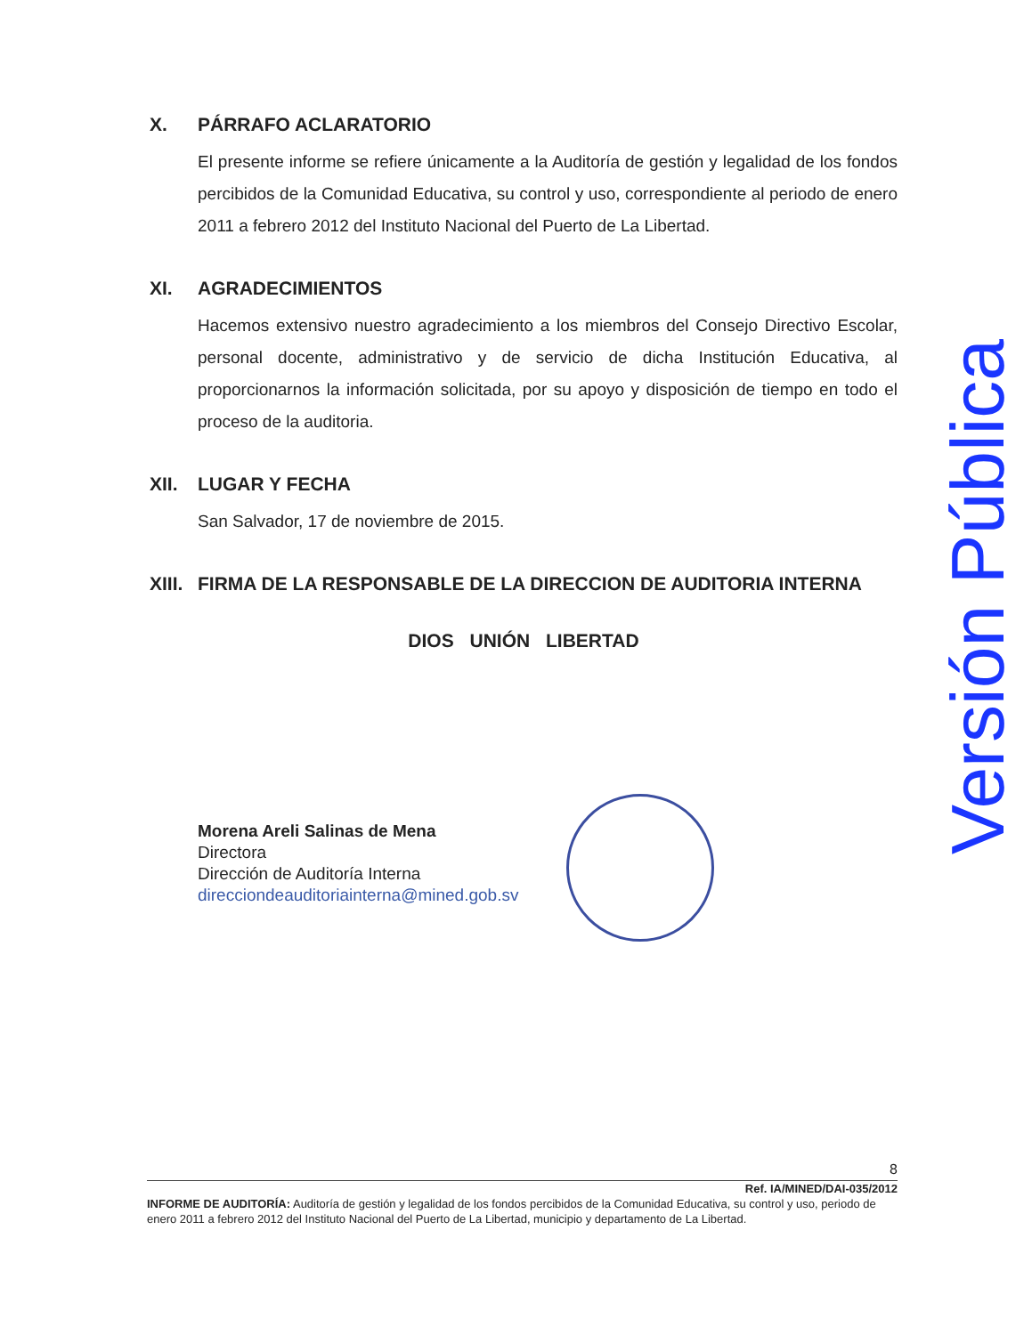X. PÁRRAFO ACLARATORIO
El presente informe se refiere únicamente a la Auditoría de gestión y legalidad de los fondos percibidos de la Comunidad Educativa, su control y uso, correspondiente al periodo de enero 2011 a febrero 2012 del Instituto Nacional del Puerto de La Libertad.
XI. AGRADECIMIENTOS
Hacemos extensivo nuestro agradecimiento a los miembros del Consejo Directivo Escolar, personal docente, administrativo y de servicio de dicha Institución Educativa, al proporcionarnos la información solicitada, por su apoyo y disposición de tiempo en todo el proceso de la auditoria.
XII. LUGAR Y FECHA
San Salvador, 17 de noviembre de 2015.
XIII. FIRMA DE LA RESPONSABLE DE LA DIRECCION DE AUDITORIA INTERNA
DIOS UNIÓN LIBERTAD
Morena Areli Salinas de Mena
Directora
Dirección de Auditoría Interna
direcciondeauditoriainterna@mined.gob.sv
Versión Pública
8
Ref. IA/MINED/DAI-035/2012
INFORME DE AUDITORÍA: Auditoría de gestión y legalidad de los fondos percibidos de la Comunidad Educativa, su control y uso, periodo de enero 2011 a febrero 2012 del Instituto Nacional del Puerto de La Libertad, municipio y departamento de La Libertad.